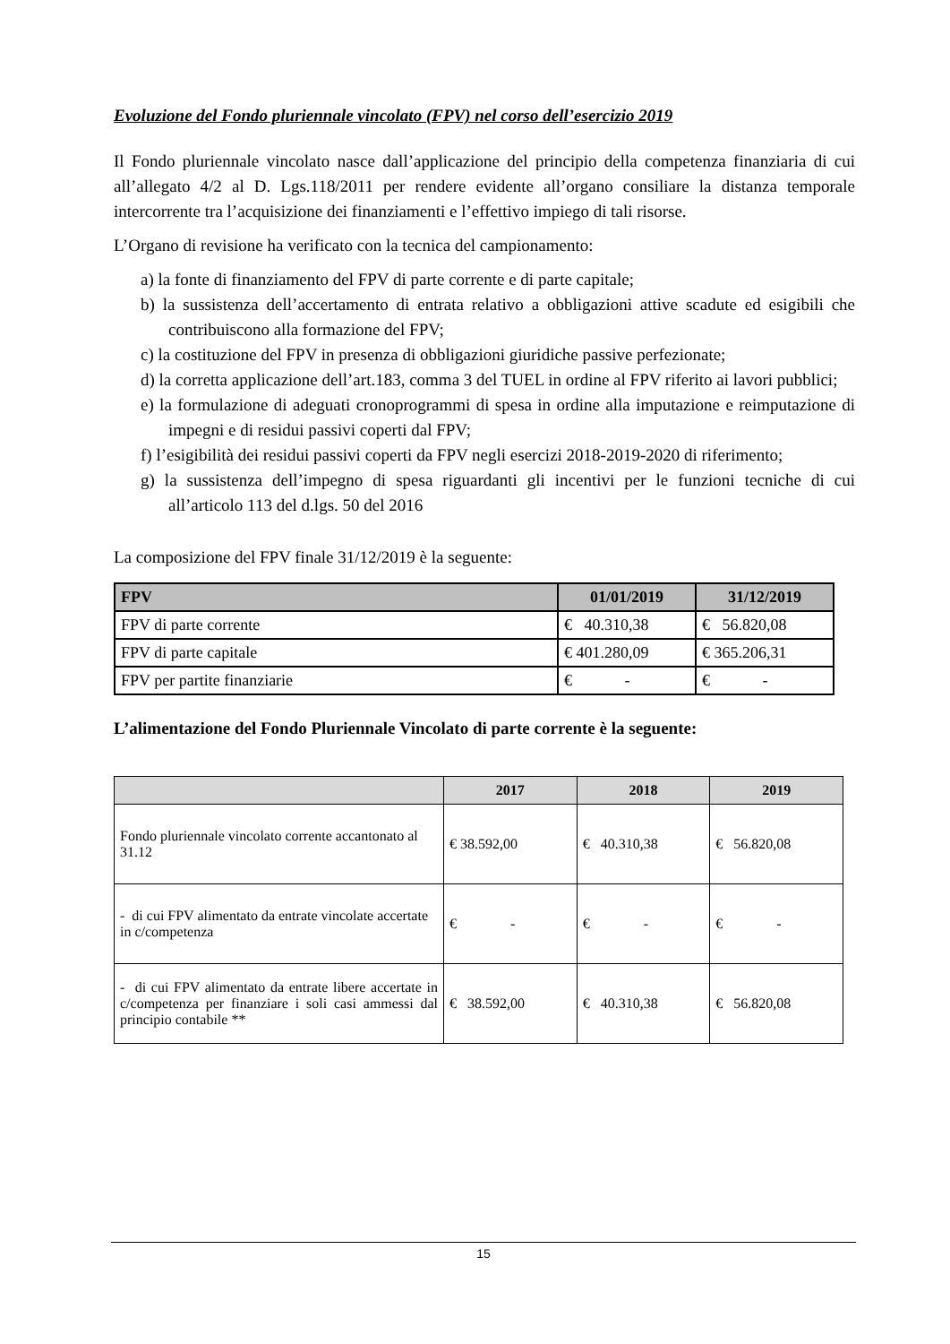Evoluzione del Fondo pluriennale vincolato (FPV) nel corso dell’esercizio 2019
Il Fondo pluriennale vincolato nasce dall’applicazione del principio della competenza finanziaria di cui all’allegato 4/2 al D. Lgs.118/2011 per rendere evidente all’organo consiliare la distanza temporale intercorrente tra l’acquisizione dei finanziamenti e l’effettivo impiego di tali risorse.
L’Organo di revisione ha verificato con la tecnica del campionamento:
a) la fonte di finanziamento del FPV di parte corrente e di parte capitale;
b) la sussistenza dell’accertamento di entrata relativo a obbligazioni attive scadute ed esigibili che contribuiscono alla formazione del FPV;
c) la costituzione del FPV in presenza di obbligazioni giuridiche passive perfezionate;
d) la corretta applicazione dell’art.183, comma 3 del TUEL in ordine al FPV riferito ai lavori pubblici;
e) la formulazione di adeguati cronoprogrammi di spesa in ordine alla imputazione e reimputazione di impegni e di residui passivi coperti dal FPV;
f) l’esigibilità dei residui passivi coperti da FPV negli esercizi 2018-2019-2020 di riferimento;
g) la sussistenza dell’impegno di spesa riguardanti gli incentivi per le funzioni tecniche di cui all’articolo 113 del d.lgs. 50 del 2016
La composizione del FPV finale 31/12/2019 è la seguente:
| FPV | 01/01/2019 | 31/12/2019 |
| --- | --- | --- |
| FPV di parte corrente | € 40.310,38 | € 56.820,08 |
| FPV di parte capitale | € 401.280,09 | € 365.206,31 |
| FPV per partite finanziarie | € - | € - |
L’alimentazione del Fondo Pluriennale Vincolato di parte corrente è la seguente:
| | 2017 | 2018 | 2019 |
| --- | --- | --- | --- |
| Fondo pluriennale vincolato corrente accantonato al 31.12 | € 38.592,00 | € 40.310,38 | € 56.820,08 |
| - di cui FPV alimentato da entrate vincolate accertate in c/competenza | € - | € - | € - |
| - di cui FPV alimentato da entrate libere accertate in c/competenza per finanziare i soli casi ammessi dal principio contabile ** | € 38.592,00 | € 40.310,38 | € 56.820,08 |
15